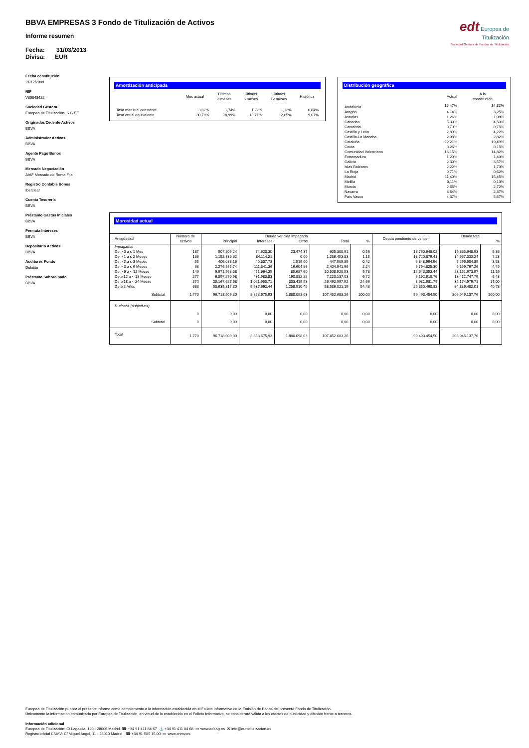BBVA EMPRESAS 3 Fondo de Titulización de Activos
Informe resumen
Fecha: 31/03/2013
Divisa: EUR
edt Europea de
Titulización
Sociedad Gestora de Fondos de Titulización
Fecha constitución
21/12/2009
NIF
V85848422
Sociedad Gestora
Europea de Titulización, S.G.F.T
Originador/Cedente Activos
BBVA
Administrador Activos
BBVA
Agente Pago Bonos
BBVA
Mercado Negociación
AIAF Mercado de Renta Fija
Registro Contable Bonos
Iberclear
Cuenta Tesorería
BBVA
Préstamo Gastos Iniciales
BBVA
Permuta Intereses
BBVA
Depositario Activos
BBVA
Auditores Fondo
Deloitte
Préstamo Subordinado
BBVA
Amortización anticipada
| | Mes actual | Últimos 3 meses | Últimos 6 meses | Últimos 12 meses | Histórica |
| --- | --- | --- | --- | --- | --- |
| Tasa mensual constante | 3,02% | 1,74% | 1,22% | 1,12% | 0,84% |
| Tasa anual equivalente | 30,79% | 18,99% | 13,71% | 12,65% | 9,67% |
Distribución geográfica
| | Actual | A la constitución |
| --- | --- | --- |
| Andalucía | 15,47% | 14,32% |
| Aragón | 4,14% | 3,25% |
| Asturias | 1,26% | 1,98% |
| Canarias | 5,30% | 4,50% |
| Cantabria | 0,73% | 0,75% |
| Castilla y León | 2,89% | 4,22% |
| Castilla-La Mancha | 2,98% | 2,82% |
| Cataluña | 22,21% | 19,49% |
| Ceuta | 0,26% | 0,15% |
| Comunidad Valenciana | 16,15% | 14,82% |
| Extremadura | 1,20% | 1,43% |
| Galicia | 2,30% | 3,57% |
| Islas Baleares | 2,22% | 1,73% |
| La Rioja | 0,71% | 0,62% |
| Madrid | 11,40% | 15,45% |
| Melilla | 0,11% | 0,13% |
| Murcia | 2,66% | 2,72% |
| Navarra | 3,64% | 2,37% |
| País Vasco | 4,37% | 5,67% |
Morosidad actual
| Antigüedad | Número de activos | Deuda vencida impagada | | | | | Deuda pendiente de vencer | Deuda total | |
| --- | --- | --- | --- | --- | --- | --- | --- | --- | --- |
| | | Principal | Intereses | Otros | Total | % | | | % |
| Impagados | | | | | | | | | |
| De > 0 a ≤ 1 Mes | 187 | 507.206,24 | 74.620,30 | 23.474,37 | 605.300,91 | 0,56 | 18.760.648,02 | 19.365.948,93 | 9,36 |
| De > 1 a ≤ 2 Meses | 136 | 1.152.339,62 | 84.114,21 | 0,00 | 1.236.453,83 | 1,15 | 13.720.879,41 | 14.957.333,24 | 7,23 |
| De > 2 a ≤ 3 Meses | 55 | 406.083,16 | 40.307,73 | 1.519,00 | 447.909,89 | 0,42 | 6.848.994,96 | 7.296.904,85 | 3,53 |
| De > 3 a ≤ 6 Meses | 63 | 2.276.995,74 | 111.341,36 | 16.604,86 | 2.404.941,96 | 2,24 | 6.794.825,30 | 9.199.767,26 | 4,45 |
| De > 6 a < 12 Meses | 149 | 9.971.568,58 | 451.664,35 | 85.687,60 | 10.508.920,53 | 9,78 | 12.643.053,44 | 23.151.973,97 | 11,19 |
| De ≥ 12 a < 18 Meses | 277 | 6.597.270,98 | 431.983,83 | 190.882,22 | 7.220.137,03 | 6,72 | 6.192.610,76 | 13.412.747,79 | 6,48 |
| De ≥ 18 a < 24 Meses | 270 | 25.167.627,68 | 1.021.950,71 | 303.419,53 | 26.492.997,92 | 24,66 | 8.681.981,79 | 35.174.979,71 | 17,00 |
| De ≥ 2 Años | 633 | 50.639.817,30 | 6.637.693,44 | 1.258.510,45 | 58.536.021,19 | 54,48 | 25.850.460,82 | 84.386.482,01 | 40,78 |
| Subtotal | 1.770 | 96.718.909,30 | 8.853.675,93 | 1.880.098,03 | 107.452.683,26 | 100,00 | 99.493.454,50 | 206.946.137,76 | 100,00 |
| Dudosos (subjetivos) | | | | | | | | | |
| | 0 | 0,00 | 0,00 | 0,00 | 0,00 | 0,00 | 0,00 | 0,00 | 0,00 |
| Subtotal | 0 | 0,00 | 0,00 | 0,00 | 0,00 | 0,00 | 0,00 | 0,00 | 0,00 |
| Total | 1.770 | 96.718.909,30 | 8.853.675,93 | 1.880.098,03 | 107.452.683,26 | | 99.493.454,50 | 206.946.137,76 | |
Europea de Titulización publica el presente informe como complemento a la información establecida en el Folleto Informativo de la Emisión de Bonos del presente Fondo de Titulización.
Únicamente la información comunicada por Europea de Titulización, en virtud de lo establecido en el Folleto Informativo, se considerará válida a los efectos de publicidad y difusión frente a terceros.
Información adicional
Europea de Titulización: C/ Lagasca, 120 - 28006 Madrid ☎ +34 91 411 84 67 ⚓ +34 91 411 84 68 ▭ www.edt-sg.es ✉ info@eurotitulizacion.es
Registro oficial CNMV: C/ Miguel Angel, 11 - 28010 Madrid ☎ +34 91 585 15 00 ▭ www.cnmv.es